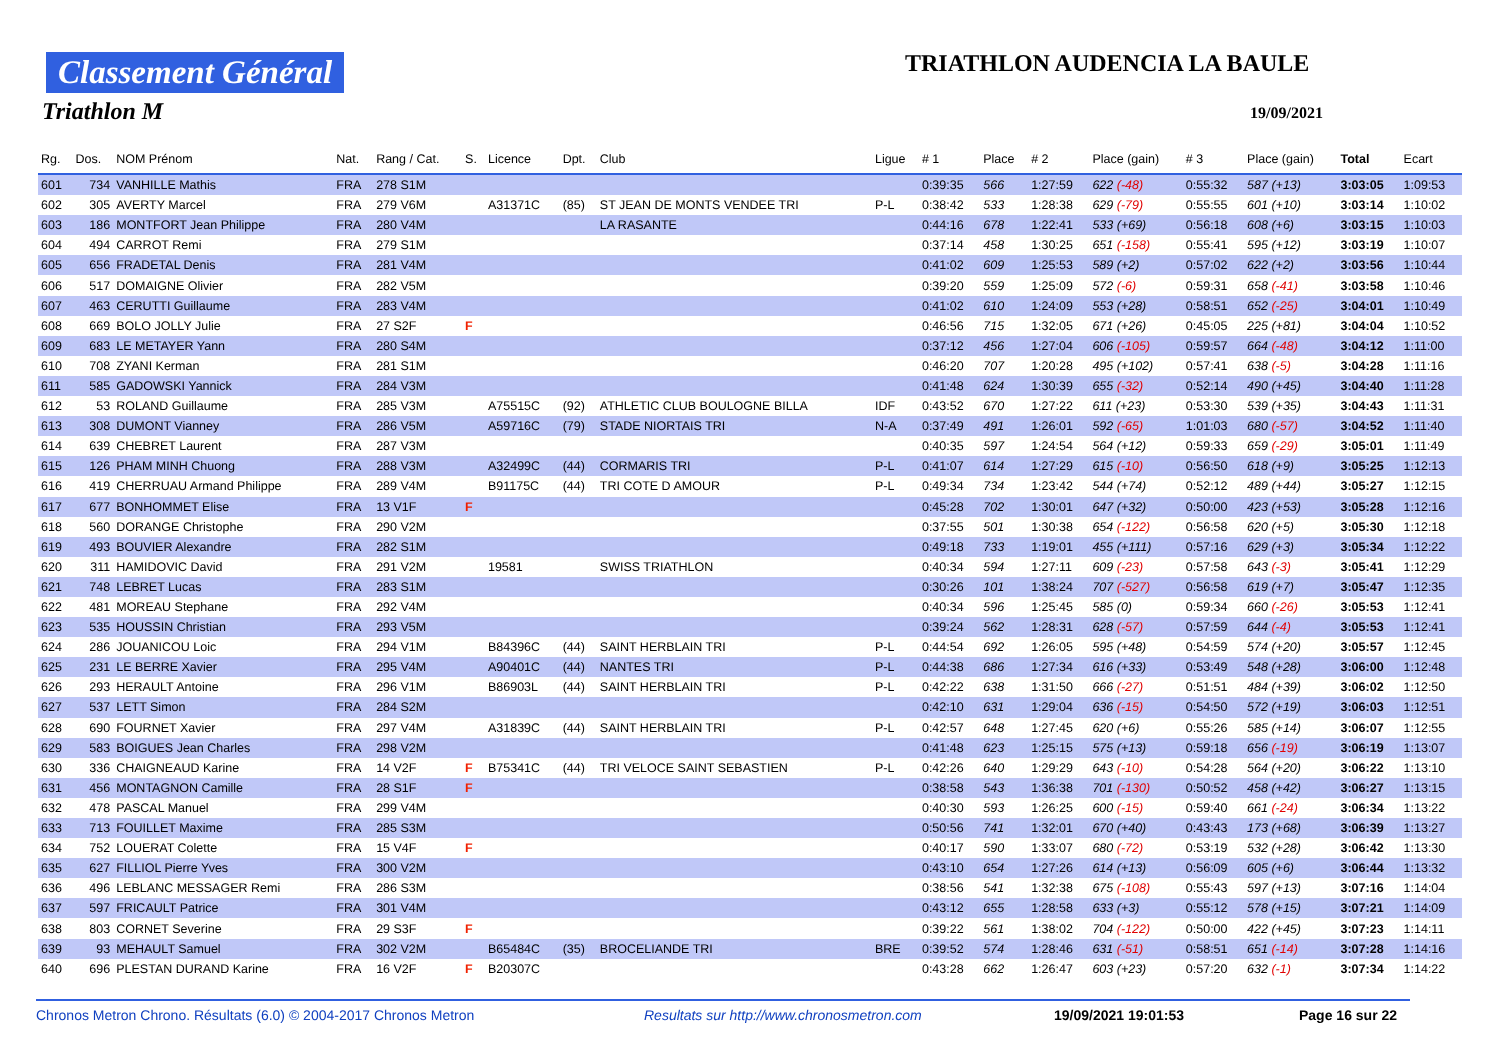Classement Général
Triathlon M
TRIATHLON AUDENCIA LA BAULE
19/09/2021
| Rg. | Dos. | NOM Prénom | Nat. | Rang / Cat. | S. | Licence | Dpt. | Club | Ligue | # 1 | Place | # 2 | Place (gain) | # 3 | Place (gain) | Total | Ecart |
| --- | --- | --- | --- | --- | --- | --- | --- | --- | --- | --- | --- | --- | --- | --- | --- | --- | --- |
| 601 | 734 | VANHILLE Mathis | FRA | 278 S1M | | | | | | 0:39:35 | 566 | 1:27:59 | 622 (-48) | 0:55:32 | 587 (+13) | 3:03:05 | 1:09:53 |
| 602 | 305 | AVERTY Marcel | FRA | 279 V6M | | A31371C | (85) | ST JEAN DE MONTS VENDEE TRI | P-L | 0:38:42 | 533 | 1:28:38 | 629 (-79) | 0:55:55 | 601 (+10) | 3:03:14 | 1:10:02 |
| 603 | 186 | MONTFORT Jean Philippe | FRA | 280 V4M | | | | LA RASANTE | | 0:44:16 | 678 | 1:22:41 | 533 (+69) | 0:56:18 | 608 (+6) | 3:03:15 | 1:10:03 |
| 604 | 494 | CARROT Remi | FRA | 279 S1M | | | | | | 0:37:14 | 458 | 1:30:25 | 651 (-158) | 0:55:41 | 595 (+12) | 3:03:19 | 1:10:07 |
| 605 | 656 | FRADETAL Denis | FRA | 281 V4M | | | | | | 0:41:02 | 609 | 1:25:53 | 589 (+2) | 0:57:02 | 622 (+2) | 3:03:56 | 1:10:44 |
| 606 | 517 | DOMAIGNE Olivier | FRA | 282 V5M | | | | | | 0:39:20 | 559 | 1:25:09 | 572 (-6) | 0:59:31 | 658 (-41) | 3:03:58 | 1:10:46 |
| 607 | 463 | CERUTTI Guillaume | FRA | 283 V4M | | | | | | 0:41:02 | 610 | 1:24:09 | 553 (+28) | 0:58:51 | 652 (-25) | 3:04:01 | 1:10:49 |
| 608 | 669 | BOLO JOLLY Julie | FRA | 27 S2F | F | | | | | 0:46:56 | 715 | 1:32:05 | 671 (+26) | 0:45:05 | 225 (+81) | 3:04:04 | 1:10:52 |
| 609 | 683 | LE METAYER Yann | FRA | 280 S4M | | | | | | 0:37:12 | 456 | 1:27:04 | 606 (-105) | 0:59:57 | 664 (-48) | 3:04:12 | 1:11:00 |
| 610 | 708 | ZYANI Kerman | FRA | 281 S1M | | | | | | 0:46:20 | 707 | 1:20:28 | 495 (+102) | 0:57:41 | 638 (-5) | 3:04:28 | 1:11:16 |
| 611 | 585 | GADOWSKI Yannick | FRA | 284 V3M | | | | | | 0:41:48 | 624 | 1:30:39 | 655 (-32) | 0:52:14 | 490 (+45) | 3:04:40 | 1:11:28 |
| 612 | 53 | ROLAND Guillaume | FRA | 285 V3M | | A75515C | (92) | ATHLETIC CLUB BOULOGNE BILLA | IDF | 0:43:52 | 670 | 1:27:22 | 611 (+23) | 0:53:30 | 539 (+35) | 3:04:43 | 1:11:31 |
| 613 | 308 | DUMONT Vianney | FRA | 286 V5M | | A59716C | (79) | STADE NIORTAIS TRI | N-A | 0:37:49 | 491 | 1:26:01 | 592 (-65) | 1:01:03 | 680 (-57) | 3:04:52 | 1:11:40 |
| 614 | 639 | CHEBRET Laurent | FRA | 287 V3M | | | | | | 0:40:35 | 597 | 1:24:54 | 564 (+12) | 0:59:33 | 659 (-29) | 3:05:01 | 1:11:49 |
| 615 | 126 | PHAM MINH Chuong | FRA | 288 V3M | | A32499C | (44) | CORMARIS TRI | P-L | 0:41:07 | 614 | 1:27:29 | 615 (-10) | 0:56:50 | 618 (+9) | 3:05:25 | 1:12:13 |
| 616 | 419 | CHERRUAU Armand Philippe | FRA | 289 V4M | | B91175C | (44) | TRI COTE D AMOUR | P-L | 0:49:34 | 734 | 1:23:42 | 544 (+74) | 0:52:12 | 489 (+44) | 3:05:27 | 1:12:15 |
| 617 | 677 | BONHOMMET Elise | FRA | 13 V1F | F | | | | | 0:45:28 | 702 | 1:30:01 | 647 (+32) | 0:50:00 | 423 (+53) | 3:05:28 | 1:12:16 |
| 618 | 560 | DORANGE Christophe | FRA | 290 V2M | | | | | | 0:37:55 | 501 | 1:30:38 | 654 (-122) | 0:56:58 | 620 (+5) | 3:05:30 | 1:12:18 |
| 619 | 493 | BOUVIER Alexandre | FRA | 282 S1M | | | | | | 0:49:18 | 733 | 1:19:01 | 455 (+111) | 0:57:16 | 629 (+3) | 3:05:34 | 1:12:22 |
| 620 | 311 | HAMIDOVIC David | FRA | 291 V2M | | 19581 | | SWISS TRIATHLON | | 0:40:34 | 594 | 1:27:11 | 609 (-23) | 0:57:58 | 643 (-3) | 3:05:41 | 1:12:29 |
| 621 | 748 | LEBRET Lucas | FRA | 283 S1M | | | | | | 0:30:26 | 101 | 1:38:24 | 707 (-527) | 0:56:58 | 619 (+7) | 3:05:47 | 1:12:35 |
| 622 | 481 | MOREAU Stephane | FRA | 292 V4M | | | | | | 0:40:34 | 596 | 1:25:45 | 585 (0) | 0:59:34 | 660 (-26) | 3:05:53 | 1:12:41 |
| 623 | 535 | HOUSSIN Christian | FRA | 293 V5M | | | | | | 0:39:24 | 562 | 1:28:31 | 628 (-57) | 0:57:59 | 644 (-4) | 3:05:53 | 1:12:41 |
| 624 | 286 | JOUANICOU Loic | FRA | 294 V1M | | B84396C | (44) | SAINT HERBLAIN TRI | P-L | 0:44:54 | 692 | 1:26:05 | 595 (+48) | 0:54:59 | 574 (+20) | 3:05:57 | 1:12:45 |
| 625 | 231 | LE BERRE Xavier | FRA | 295 V4M | | A90401C | (44) | NANTES TRI | P-L | 0:44:38 | 686 | 1:27:34 | 616 (+33) | 0:53:49 | 548 (+28) | 3:06:00 | 1:12:48 |
| 626 | 293 | HERAULT Antoine | FRA | 296 V1M | | B86903L | (44) | SAINT HERBLAIN TRI | P-L | 0:42:22 | 638 | 1:31:50 | 666 (-27) | 0:51:51 | 484 (+39) | 3:06:02 | 1:12:50 |
| 627 | 537 | LETT Simon | FRA | 284 S2M | | | | | | 0:42:10 | 631 | 1:29:04 | 636 (-15) | 0:54:50 | 572 (+19) | 3:06:03 | 1:12:51 |
| 628 | 690 | FOURNET Xavier | FRA | 297 V4M | | A31839C | (44) | SAINT HERBLAIN TRI | P-L | 0:42:57 | 648 | 1:27:45 | 620 (+6) | 0:55:26 | 585 (+14) | 3:06:07 | 1:12:55 |
| 629 | 583 | BOIGUES Jean Charles | FRA | 298 V2M | | | | | | 0:41:48 | 623 | 1:25:15 | 575 (+13) | 0:59:18 | 656 (-19) | 3:06:19 | 1:13:07 |
| 630 | 336 | CHAIGNEAUD Karine | FRA | 14 V2F | F | B75341C | (44) | TRI VELOCE SAINT SEBASTIEN | P-L | 0:42:26 | 640 | 1:29:29 | 643 (-10) | 0:54:28 | 564 (+20) | 3:06:22 | 1:13:10 |
| 631 | 456 | MONTAGNON Camille | FRA | 28 S1F | F | | | | | 0:38:58 | 543 | 1:36:38 | 701 (-130) | 0:50:52 | 458 (+42) | 3:06:27 | 1:13:15 |
| 632 | 478 | PASCAL Manuel | FRA | 299 V4M | | | | | | 0:40:30 | 593 | 1:26:25 | 600 (-15) | 0:59:40 | 661 (-24) | 3:06:34 | 1:13:22 |
| 633 | 713 | FOUILLET Maxime | FRA | 285 S3M | | | | | | 0:50:56 | 741 | 1:32:01 | 670 (+40) | 0:43:43 | 173 (+68) | 3:06:39 | 1:13:27 |
| 634 | 752 | LOUERAT Colette | FRA | 15 V4F | F | | | | | 0:40:17 | 590 | 1:33:07 | 680 (-72) | 0:53:19 | 532 (+28) | 3:06:42 | 1:13:30 |
| 635 | 627 | FILLIOL Pierre Yves | FRA | 300 V2M | | | | | | 0:43:10 | 654 | 1:27:26 | 614 (+13) | 0:56:09 | 605 (+6) | 3:06:44 | 1:13:32 |
| 636 | 496 | LEBLANC MESSAGER Remi | FRA | 286 S3M | | | | | | 0:38:56 | 541 | 1:32:38 | 675 (-108) | 0:55:43 | 597 (+13) | 3:07:16 | 1:14:04 |
| 637 | 597 | FRICAULT Patrice | FRA | 301 V4M | | | | | | 0:43:12 | 655 | 1:28:58 | 633 (+3) | 0:55:12 | 578 (+15) | 3:07:21 | 1:14:09 |
| 638 | 803 | CORNET Severine | FRA | 29 S3F | F | | | | | 0:39:22 | 561 | 1:38:02 | 704 (-122) | 0:50:00 | 422 (+45) | 3:07:23 | 1:14:11 |
| 639 | 93 | MEHAULT Samuel | FRA | 302 V2M | | B65484C | (35) | BROCELIANDE TRI | BRE | 0:39:52 | 574 | 1:28:46 | 631 (-51) | 0:58:51 | 651 (-14) | 3:07:28 | 1:14:16 |
| 640 | 696 | PLESTAN DURAND Karine | FRA | 16 V2F | F | B20307C | | | | 0:43:28 | 662 | 1:26:47 | 603 (+23) | 0:57:20 | 632 (-1) | 3:07:34 | 1:14:22 |
Chronos Metron Chrono. Résultats (6.0) © 2004-2017 Chronos Metron Resultats sur http://www.chronosmetron.com 19/09/2021 19:01:53 Page 16 sur 22